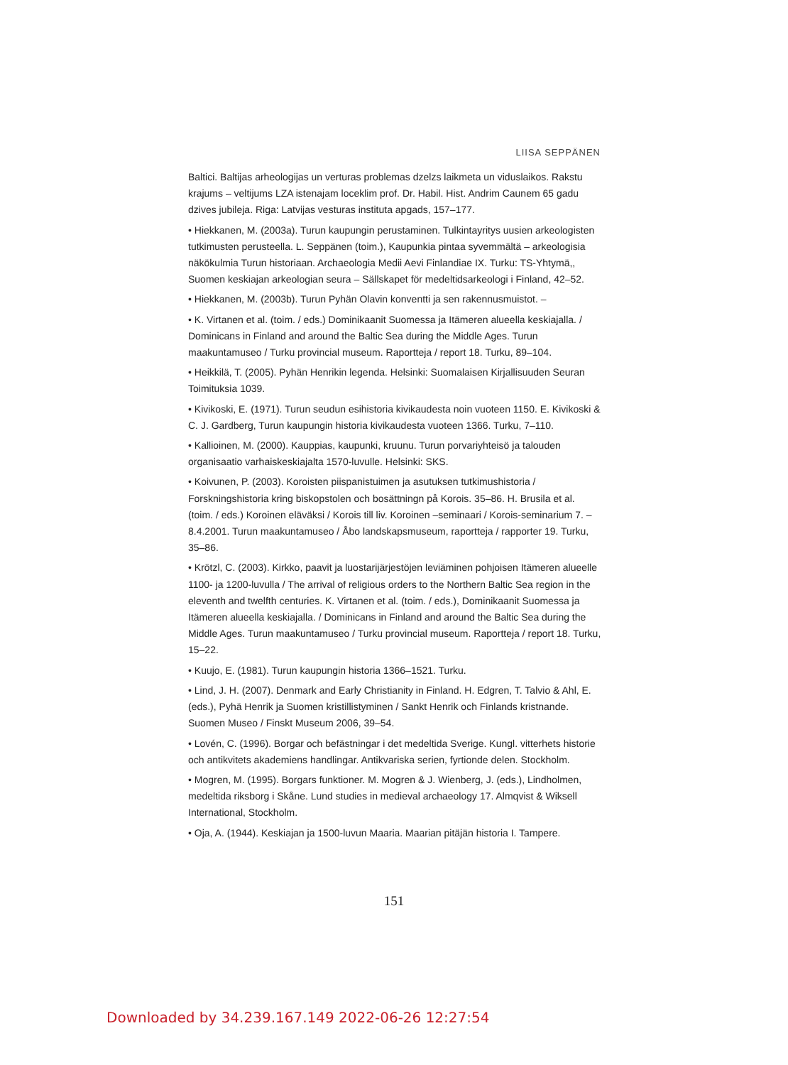LIISA SEPPÄNEN
Baltici. Baltijas arheologijas un verturas problemas dzelzs laikmeta un viduslaikos. Rakstu krajums – veltijums LZA istenajam loceklim prof. Dr. Habil. Hist. Andrim Caunem 65 gadu dzives jubileja. Riga: Latvijas vesturas instituta apgads, 157–177.
• Hiekkanen, M. (2003a). Turun kaupungin perustaminen. Tulkintayritys uusien arkeologisten tutkimusten perusteella. L. Seppänen (toim.), Kaupunkia pintaa syvemmältä – arkeologisia näkökulmia Turun historiaan. Archaeologia Medii Aevi Finlandiae IX. Turku: TS-Yhtymä,, Suomen keskiajan arkeologian seura – Sällskapet för medeltidsarkeologi i Finland, 42–52.
• Hiekkanen, M. (2003b). Turun Pyhän Olavin konventti ja sen rakennusmuistot. –
• K. Virtanen et al. (toim. / eds.) Dominikaanit Suomessa ja Itämeren alueella keskiajalla. / Dominicans in Finland and around the Baltic Sea during the Middle Ages. Turun maakuntamuseo / Turku provincial museum. Raportteja / report 18. Turku, 89–104.
• Heikkilä, T. (2005). Pyhän Henrikin legenda. Helsinki: Suomalaisen Kirjallisuuden Seuran Toimituksia 1039.
• Kivikoski, E. (1971). Turun seudun esihistoria kivikaudesta noin vuoteen 1150. E. Kivikoski & C. J. Gardberg, Turun kaupungin historia kivikaudesta vuoteen 1366. Turku, 7–110.
• Kallioinen, M. (2000). Kauppias, kaupunki, kruunu. Turun porvariyhteisö ja talouden organisaatio varhaiskeskiajalta 1570-luvulle. Helsinki: SKS.
• Koivunen, P. (2003). Koroisten piispanistuimen ja asutuksen tutkimushistoria / Forskningshistoria kring biskopstolen och bosättningn på Korois. 35–86. H. Brusila et al. (toim. / eds.) Koroinen eläväksi / Korois till liv. Koroinen –seminaari / Korois-seminarium 7. – 8.4.2001. Turun maakuntamuseo / Åbo landskapsmuseum, raportteja / rapporter 19. Turku, 35–86.
• Krötzl, C. (2003). Kirkko, paavit ja luostarijärjestöjen leviäminen pohjoisen Itämeren alueelle 1100- ja 1200-luvulla / The arrival of religious orders to the Northern Baltic Sea region in the eleventh and twelfth centuries. K. Virtanen et al. (toim. / eds.), Dominikaanit Suomessa ja Itämeren alueella keskiajalla. / Dominicans in Finland and around the Baltic Sea during the Middle Ages. Turun maakuntamuseo / Turku provincial museum. Raportteja / report 18. Turku, 15–22.
• Kuujo, E. (1981). Turun kaupungin historia 1366–1521. Turku.
• Lind, J. H. (2007). Denmark and Early Christianity in Finland. H. Edgren, T. Talvio & Ahl, E. (eds.), Pyhä Henrik ja Suomen kristillistyminen / Sankt Henrik och Finlands kristnande. Suomen Museo / Finskt Museum 2006, 39–54.
• Lovén, C. (1996). Borgar och befästningar i det medeltida Sverige. Kungl. vitterhets historie och antikvitets akademiens handlingar. Antikvariska serien, fyrtionde delen. Stockholm.
• Mogren, M. (1995). Borgars funktioner. M. Mogren & J. Wienberg, J. (eds.), Lindholmen, medeltida riksborg i Skåne. Lund studies in medieval archaeology 17. Almqvist & Wiksell International, Stockholm.
• Oja, A. (1944). Keskiajan ja 1500-luvun Maaria. Maarian pitäjän historia I. Tampere.
151
Downloaded by 34.239.167.149 2022-06-26 12:27:54